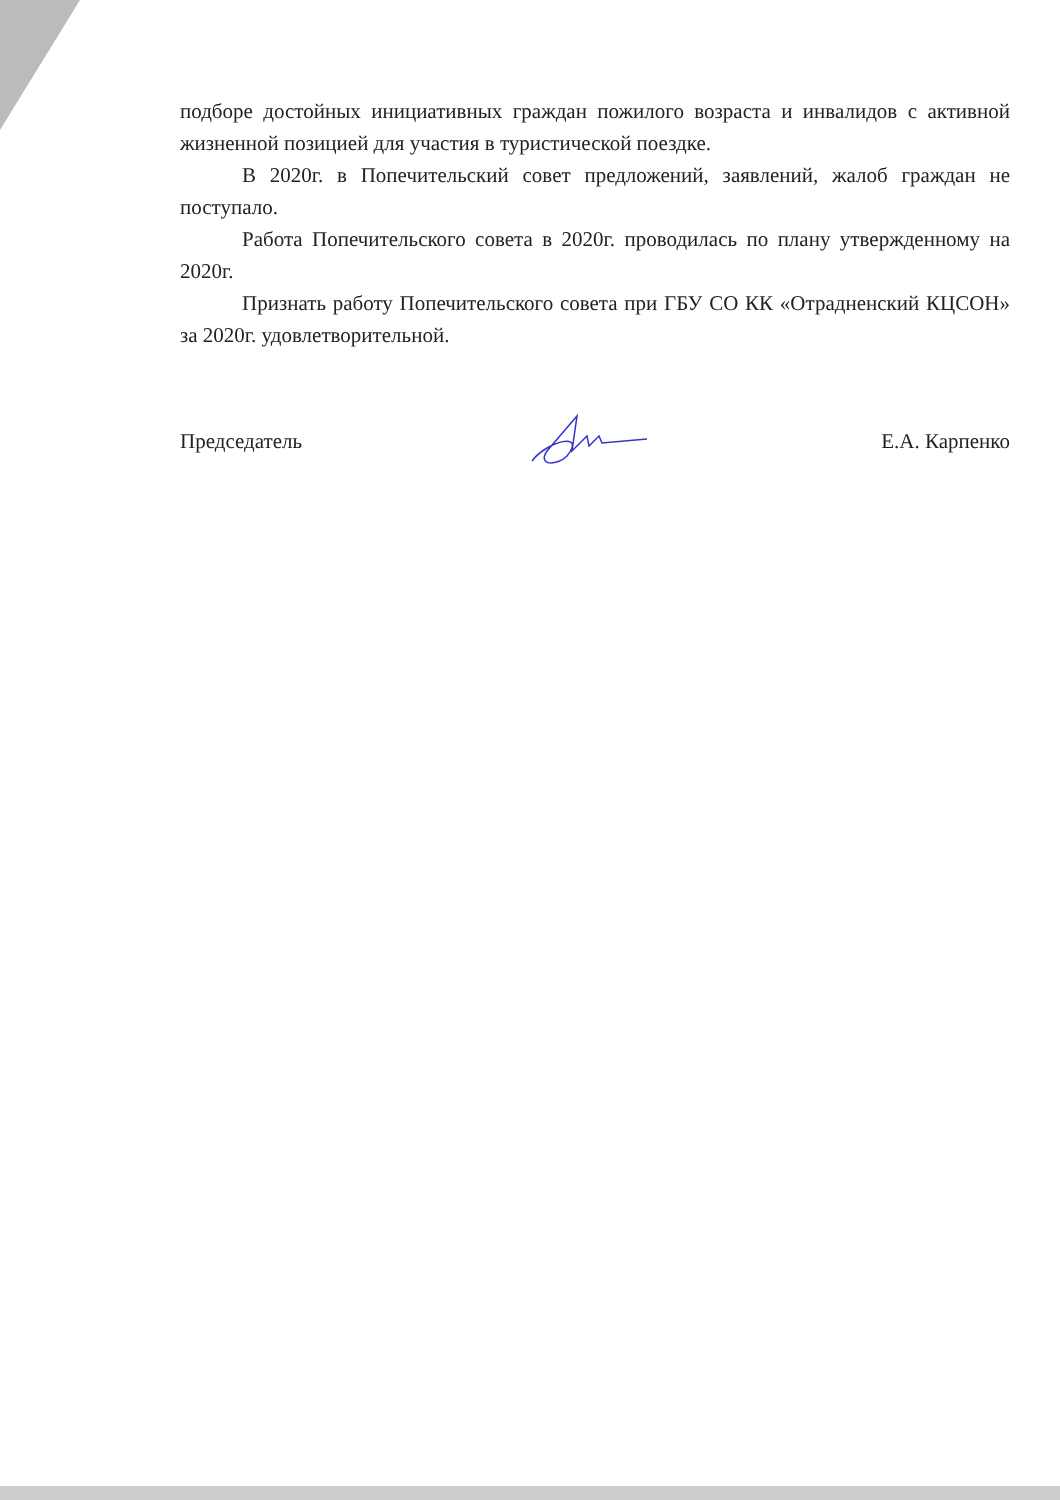подборе достойных инициативных граждан пожилого возраста и инвалидов с активной жизненной позицией для участия в туристической поездке.
В 2020г. в Попечительский совет предложений, заявлений, жалоб граждан не поступало.
Работа Попечительского совета в 2020г. проводилась по плану утвержденному на 2020г.
Признать работу Попечительского совета при ГБУ СО КК «Отрадненский КЦСОН» за 2020г. удовлетворительной.
Председатель Е.А. Карпенко